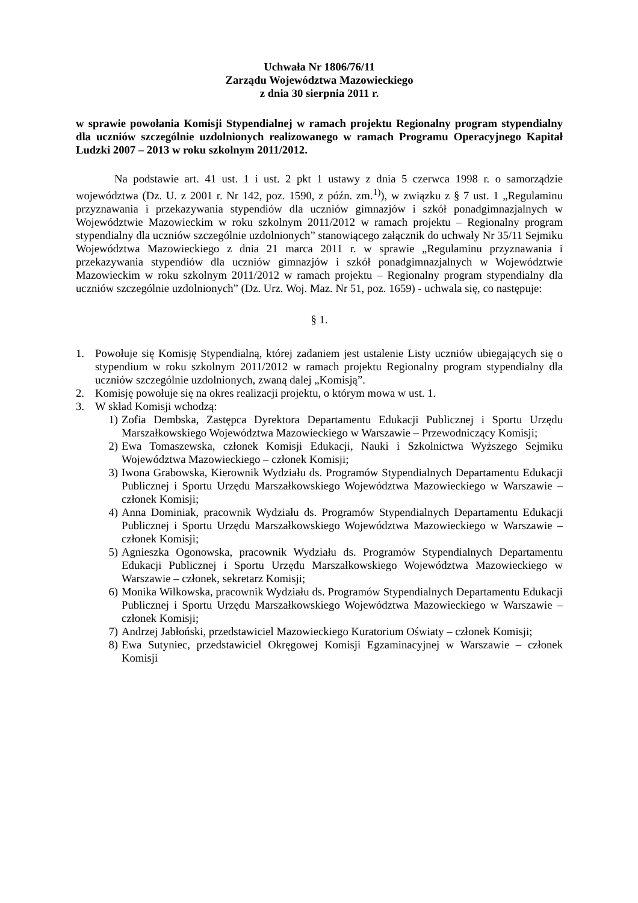Uchwała Nr 1806/76/11
Zarządu Województwa Mazowieckiego
z dnia 30 sierpnia 2011 r.
w sprawie powołania Komisji Stypendialnej w ramach projektu Regionalny program stypendialny dla uczniów szczególnie uzdolnionych realizowanego w ramach Programu Operacyjnego Kapitał Ludzki 2007 – 2013 w roku szkolnym 2011/2012.
Na podstawie art. 41 ust. 1 i ust. 2 pkt 1 ustawy z dnia 5 czerwca 1998 r. o samorządzie województwa (Dz. U. z 2001 r. Nr 142, poz. 1590, z późn. zm.<sup>1)</sup>), w związku z § 7 ust. 1 „Regulaminu przyznawania i przekazywania stypendiów dla uczniów gimnazjów i szkół ponadgimnazjalnych w Województwie Mazowieckim w roku szkolnym 2011/2012 w ramach projektu – Regionalny program stypendialny dla uczniów szczególnie uzdolnionych” stanowiącego załącznik do uchwały Nr 35/11 Sejmiku Województwa Mazowieckiego z dnia 21 marca 2011 r. w sprawie „Regulaminu przyznawania i przekazywania stypendiów dla uczniów gimnazjów i szkół ponadgimnazjalnych w Województwie Mazowieckim w roku szkolnym 2011/2012 w ramach projektu – Regionalny program stypendialny dla uczniów szczególnie uzdolnionych” (Dz. Urz. Woj. Maz. Nr 51, poz. 1659) - uchwala się, co następuje:
§ 1.
1. Powołuje się Komisję Stypendialną, której zadaniem jest ustalenie Listy uczniów ubiegających się o stypendium w roku szkolnym 2011/2012 w ramach projektu Regionalny program stypendialny dla uczniów szczególnie uzdolnionych, zwaną dalej „Komisją”.
2. Komisję powołuje się na okres realizacji projektu, o którym mowa w ust. 1.
3. W skład Komisji wchodzą:
1) Zofia Dembska, Zastępca Dyrektora Departamentu Edukacji Publicznej i Sportu Urzędu Marszałkowskiego Województwa Mazowieckiego w Warszawie – Przewodniczący Komisji;
2) Ewa Tomaszewska, członek Komisji Edukacji, Nauki i Szkolnictwa Wyższego Sejmiku Województwa Mazowieckiego – członek Komisji;
3) Iwona Grabowska, Kierownik Wydziału ds. Programów Stypendialnych Departamentu Edukacji Publicznej i Sportu Urzędu Marszałkowskiego Województwa Mazowieckiego w Warszawie – członek Komisji;
4) Anna Dominiak, pracownik Wydziału ds. Programów Stypendialnych Departamentu Edukacji Publicznej i Sportu Urzędu Marszałkowskiego Województwa Mazowieckiego w Warszawie – członek Komisji;
5) Agnieszka Ogonowska, pracownik Wydziału ds. Programów Stypendialnych Departamentu Edukacji Publicznej i Sportu Urzędu Marszałkowskiego Województwa Mazowieckiego w Warszawie – członek, sekretarz Komisji;
6) Monika Wilkowska, pracownik Wydziału ds. Programów Stypendialnych Departamentu Edukacji Publicznej i Sportu Urzędu Marszałkowskiego Województwa Mazowieckiego w Warszawie – członek Komisji;
7) Andrzej Jabłoński, przedstawiciel Mazowieckiego Kuratorium Oświaty – członek Komisji;
8) Ewa Sutyniec, przedstawiciel Okręgowej Komisji Egzaminacyjnej w Warszawie – członek Komisji